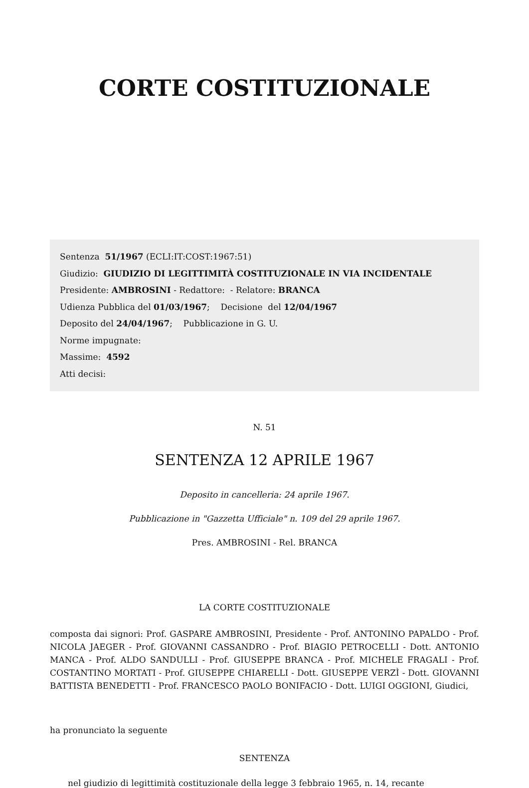CORTE COSTITUZIONALE
Sentenza 51/1967 (ECLI:IT:COST:1967:51)
Giudizio: GIUDIZIO DI LEGITTIMITÀ COSTITUZIONALE IN VIA INCIDENTALE
Presidente: AMBROSINI - Redattore: - Relatore: BRANCA
Udienza Pubblica del 01/03/1967; Decisione del 12/04/1967
Deposito del 24/04/1967; Pubblicazione in G. U.
Norme impugnate:
Massime: 4592
Atti decisi:
N. 51
SENTENZA 12 APRILE 1967
Deposito in cancelleria: 24 aprile 1967.
Pubblicazione in "Gazzetta Ufficiale" n. 109 del 29 aprile 1967.
Pres. AMBROSINI - Rel. BRANCA
LA CORTE COSTITUZIONALE
composta dai signori: Prof. GASPARE AMBROSINI, Presidente - Prof. ANTONINO PAPALDO - Prof. NICOLA JAEGER - Prof. GIOVANNI CASSANDRO - Prof. BIAGIO PETROCELLI - Dott. ANTONIO MANCA - Prof. ALDO SANDULLI - Prof. GIUSEPPE BRANCA - Prof. MICHELE FRAGALI - Prof. COSTANTINO MORTATI - Prof. GIUSEPPE CHIARELLI - Dott. GIUSEPPE VERZÌ - Dott. GIOVANNI BATTISTA BENEDETTI - Prof. FRANCESCO PAOLO BONIFACIO - Dott. LUIGI OGGIONI, Giudici,
ha pronunciato la seguente
SENTENZA
nel giudizio di legittimità costituzionale della legge 3 febbraio 1965, n. 14, recante